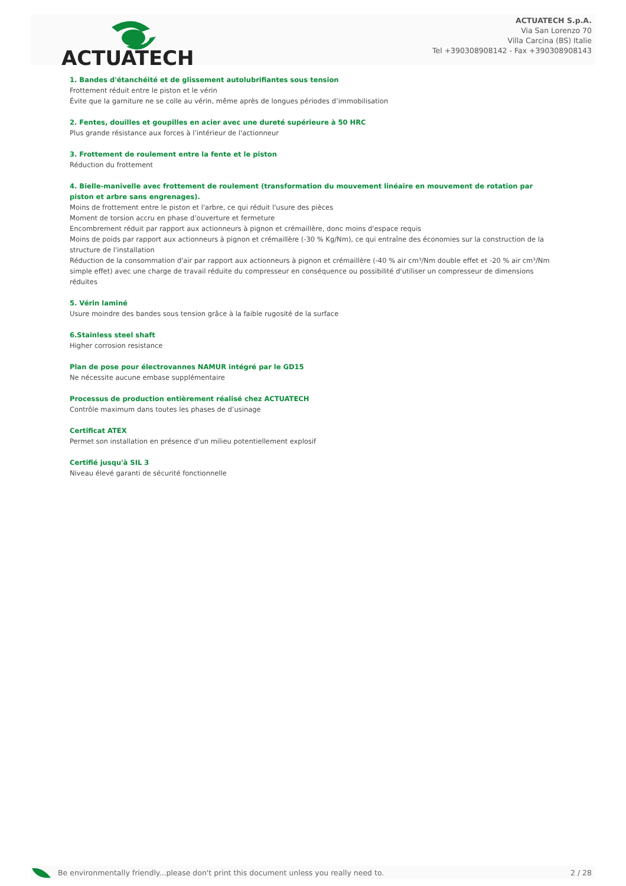ACTUATECH
ACTUATECH S.p.A.
Via San Lorenzo 70
Villa Carcina (BS) Italie
Tel +390308908142 - Fax +390308908143
1. Bandes d'étanchéité et de glissement autolubrifiantes sous tension
Frottement réduit entre le piston et le vérin
Évite que la garniture ne se colle au vérin, même après de longues périodes d’immobilisation
2. Fentes, douilles et goupilles en acier avec une dureté supérieure à 50 HRC
Plus grande résistance aux forces à l’intérieur de l'actionneur
3. Frottement de roulement entre la fente et le piston
Réduction du frottement
4. Bielle-manivelle avec frottement de roulement (transformation du mouvement linéaire en mouvement de rotation par piston et arbre sans engrenages).
Moins de frottement entre le piston et l'arbre, ce qui réduit l'usure des pièces
Moment de torsion accru en phase d’ouverture et fermeture
Encombrement réduit par rapport aux actionneurs à pignon et crémaillère, donc moins d'espace requis
Moins de poids par rapport aux actionneurs à pignon et crémaillère (-30 % Kg/Nm), ce qui entraîne des économies sur la construction de la structure de l'installation
Réduction de la consommation d'air par rapport aux actionneurs à pignon et crémaillère (-40 % air cm³/Nm double effet et -20 % air cm³/Nm simple effet) avec une charge de travail réduite du compresseur en conséquence ou possibilité d'utiliser un compresseur de dimensions réduites
5. Vérin laminé
Usure moindre des bandes sous tension grâce à la faible rugosité de la surface
6.Stainless steel shaft
Higher corrosion resistance
Plan de pose pour électrovannes NAMUR intégré par le GD15
Ne nécessite aucune embase supplémentaire
Processus de production entièrement réalisé chez ACTUATECH
Contrôle maximum dans toutes les phases de d’usinage
Certificat ATEX
Permet son installation en présence d'un milieu potentiellement explosif
Certifié jusqu'à SIL 3
Niveau élevé garanti de sécurité fonctionnelle
Be environmentally friendly...please don't print this document unless you really need to. 2 / 28